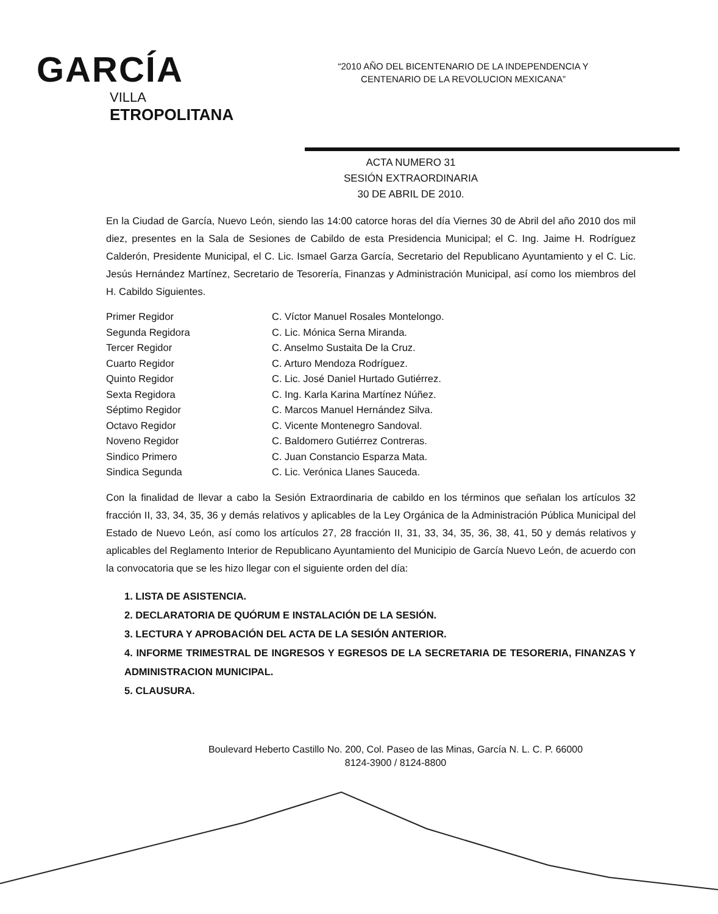GARCÍA
VILLA
ETROPOLITANA
“2010 AÑO DEL BICENTENARIO DE LA INDEPENDENCIA Y CENTENARIO DE LA REVOLUCION MEXICANA”
ACTA NUMERO 31
SESIÓN EXTRAORDINARIA
30 DE ABRIL DE 2010.
En la Ciudad de García, Nuevo León, siendo las 14:00 catorce horas del día Viernes 30 de Abril del año 2010 dos mil diez, presentes en la Sala de Sesiones de Cabildo de esta Presidencia Municipal; el C. Ing. Jaime H. Rodríguez Calderón, Presidente Municipal, el C. Lic. Ismael Garza García, Secretario del Republicano Ayuntamiento y el C. Lic. Jesús Hernández Martínez, Secretario de Tesorería, Finanzas y Administración Municipal, así como los miembros del H. Cabildo Siguientes.
| Primer Regidor | C. Víctor Manuel Rosales Montelongo. |
| Segunda Regidora | C. Lic. Mónica Serna Miranda. |
| Tercer Regidor | C. Anselmo Sustaita De la Cruz. |
| Cuarto Regidor | C. Arturo Mendoza Rodríguez. |
| Quinto Regidor | C. Lic. José Daniel Hurtado Gutiérrez. |
| Sexta Regidora | C. Ing. Karla Karina Martínez Núñez. |
| Séptimo Regidor | C. Marcos Manuel Hernández Silva. |
| Octavo Regidor | C. Vicente Montenegro Sandoval. |
| Noveno Regidor | C. Baldomero Gutiérrez Contreras. |
| Sindico Primero | C. Juan Constancio Esparza Mata. |
| Sindica Segunda | C. Lic. Verónica Llanes Sauceda. |
Con la finalidad de llevar a cabo la Sesión Extraordinaria de cabildo en los términos que señalan los artículos 32 fracción II, 33, 34, 35, 36 y demás relativos y aplicables de la Ley Orgánica de la Administración Pública Municipal del Estado de Nuevo León, así como los artículos 27, 28 fracción II, 31, 33, 34, 35, 36, 38, 41, 50 y demás relativos y aplicables del Reglamento Interior de Republicano Ayuntamiento del Municipio de García Nuevo León, de acuerdo con la convocatoria que se les hizo llegar con el siguiente orden del día:
1. LISTA DE ASISTENCIA.
2. DECLARATORIA DE QUÓRUM E INSTALACIÓN DE LA SESIÓN.
3. LECTURA Y APROBACIÓN DEL ACTA DE LA SESIÓN ANTERIOR.
4. INFORME TRIMESTRAL DE INGRESOS Y EGRESOS DE LA SECRETARIA DE TESORERIA, FINANZAS Y ADMINISTRACION MUNICIPAL.
5. CLAUSURA.
Boulevard Heberto Castillo No. 200, Col. Paseo de las Minas, García N. L. C. P. 66000
8124-3900 / 8124-8800